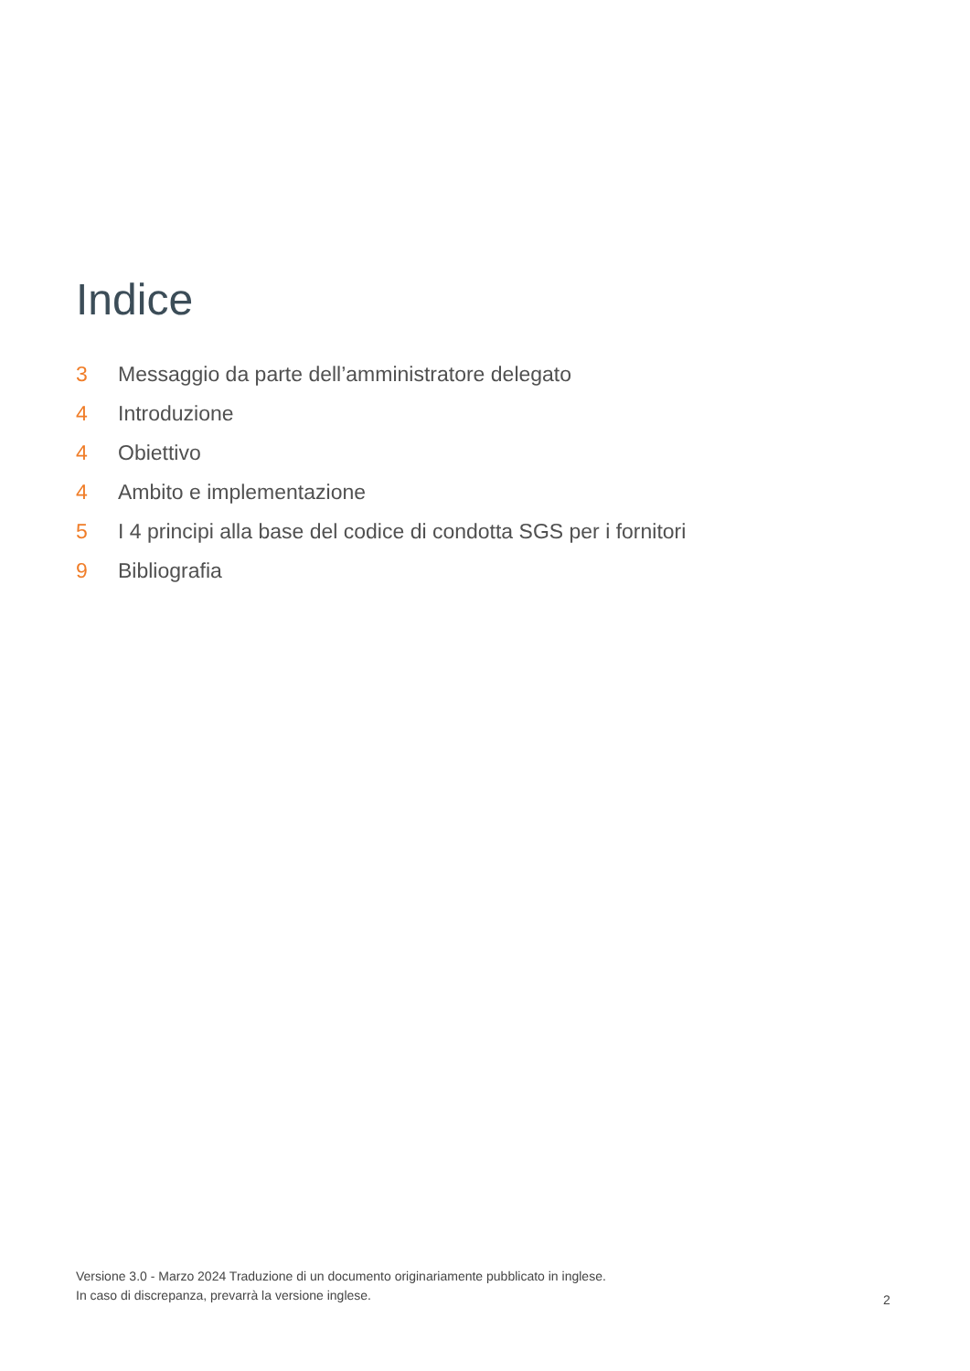Indice
3 Messaggio da parte dell’amministratore delegato
4 Introduzione
4 Obiettivo
4 Ambito e implementazione
5 I 4 principi alla base del codice di condotta SGS per i fornitori
9 Bibliografia
Versione 3.0 - Marzo 2024 Traduzione di un documento originariamente pubblicato in inglese.
In caso di discrepanza, prevarrà la versione inglese.
2